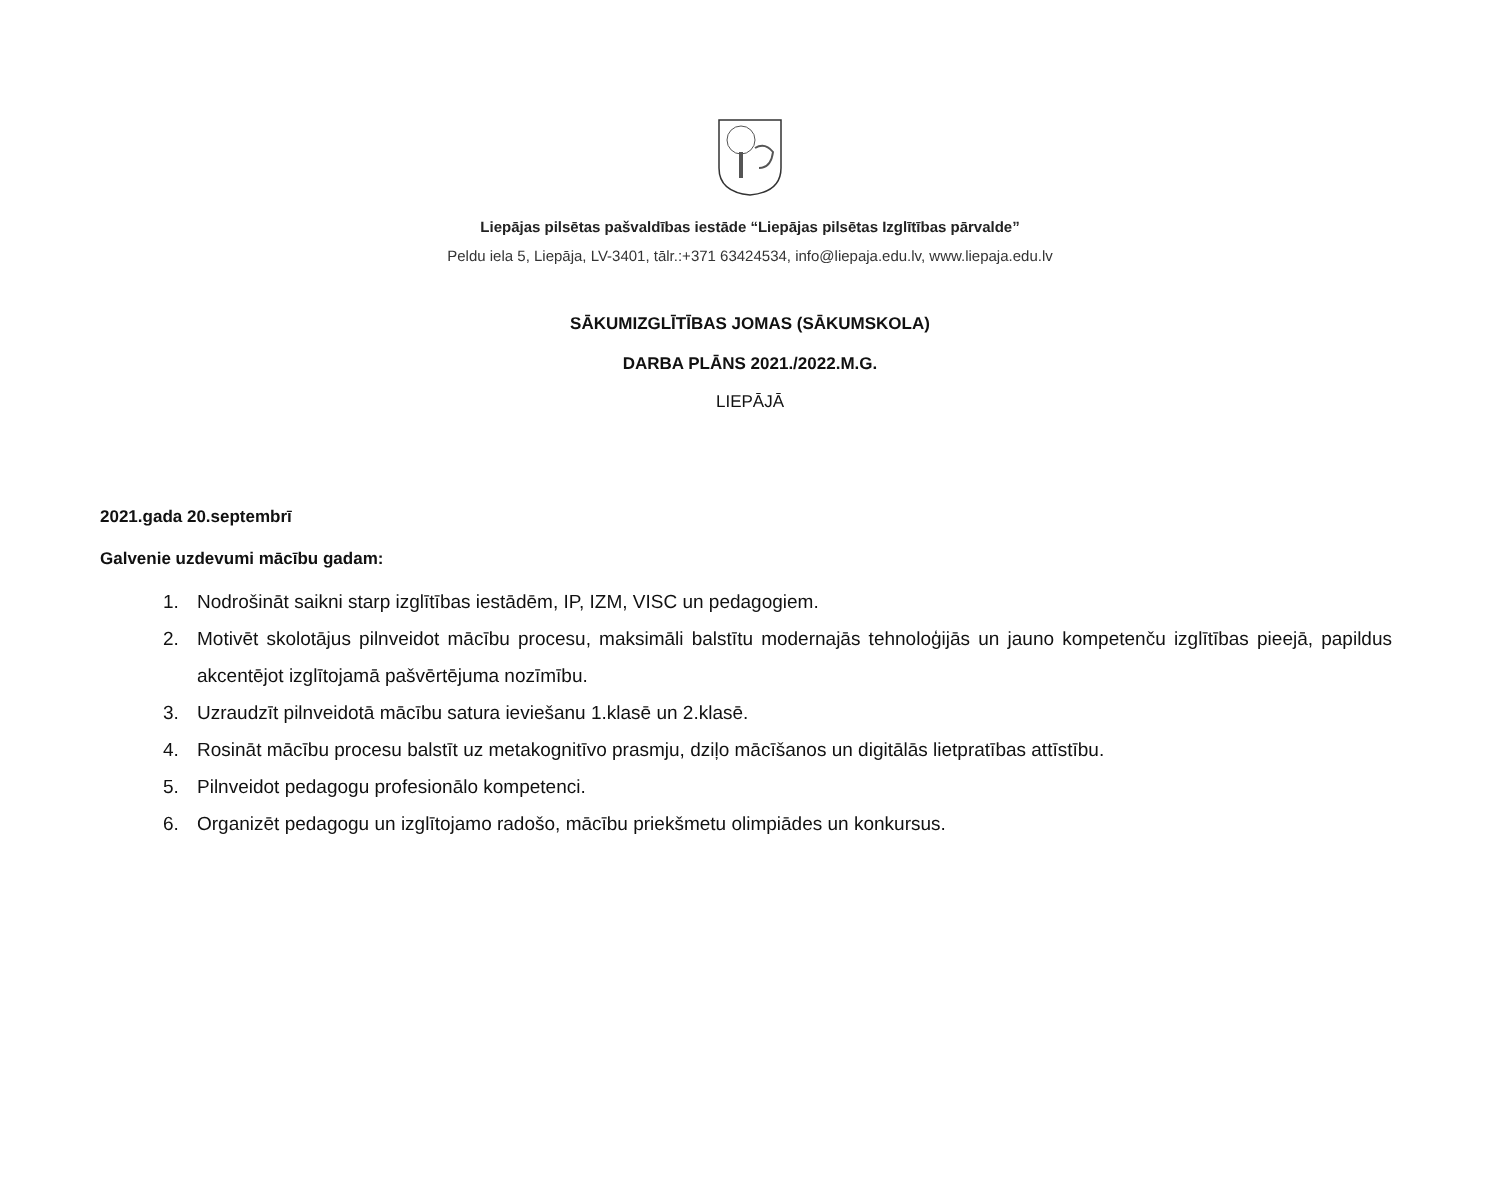Liepājas pilsētas pašvaldības iestāde “Liepājas pilsētas Izglītības pārvalde”
Peldu iela 5, Liepāja, LV-3401, tālr.:+371 63424534, info@liepaja.edu.lv, www.liepaja.edu.lv
SĀKUMIZGLĪTĪBAS JOMAS (SĀKUMSKOLA)
DARBA PLĀNS 2021./2022.M.G.
LIEPĀJĀ
2021.gada 20.septembrī
Galvenie uzdevumi mācību gadam:
1. Nodrošināt saikni starp izglītības iestādēm, IP, IZM, VISC un pedagogiem.
2. Motivēt skolotājus pilnveidot mācību procesu, maksimāli balstītu modernajās tehnoloģijās un jauno kompetenču izglītības pieejā, papildus akcentējot izglītojamā pašvērtējuma nozīmību.
3. Uzraudzīt pilnveidotā mācību satura ieviešanu 1.klasē un 2.klasē.
4. Rosināt mācību procesu balstīt uz metakognitīvo prasmju, dziļo mācīšanos un digitālās lietpratības attīstību.
5. Pilnveidot pedagogu profesionālo kompetenci.
6. Organizēt pedagogu un izglītojamo radošo, mācību priekšmetu olimpiādes un konkursus.